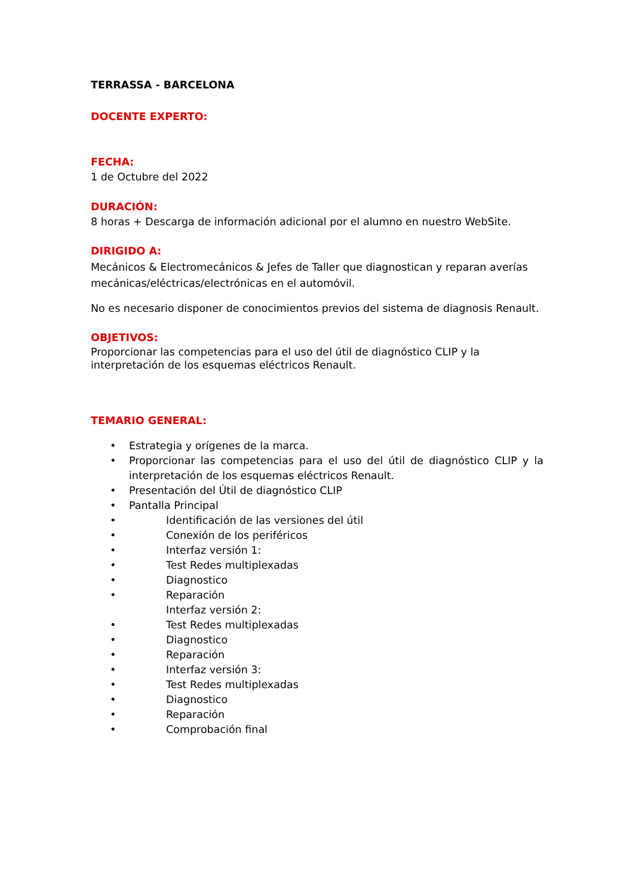TERRASSA - BARCELONA
DOCENTE EXPERTO:
FECHA:
1 de Octubre del 2022
DURACIÓN:
8 horas + Descarga de información adicional por el alumno en nuestro WebSite.
DIRIGIDO A:
Mecánicos & Electromecánicos & Jefes de Taller que diagnostican y reparan averías mecánicas/eléctricas/electrónicas en el automóvil.
No es necesario disponer de conocimientos previos del sistema de diagnosis Renault.
OBJETIVOS:
Proporcionar las competencias para el uso del útil de diagnóstico CLIP y la
interpretación de los esquemas eléctricos Renault.
TEMARIO GENERAL:
• Estrategia y orígenes de la marca.
• Proporcionar las competencias para el uso del útil de diagnóstico CLIP y la interpretación de los esquemas eléctricos Renault.
• Presentación del Útil de diagnóstico CLIP
• Pantalla Principal
• Identificación de las versiones del útil
• Conexión de los periféricos
• Interfaz versión 1:
• Test Redes multiplexadas
• Diagnostico
• Reparación
Interfaz versión 2:
• Test Redes multiplexadas
• Diagnostico
• Reparación
• Interfaz versión 3:
• Test Redes multiplexadas
• Diagnostico
• Reparación
• Comprobación final